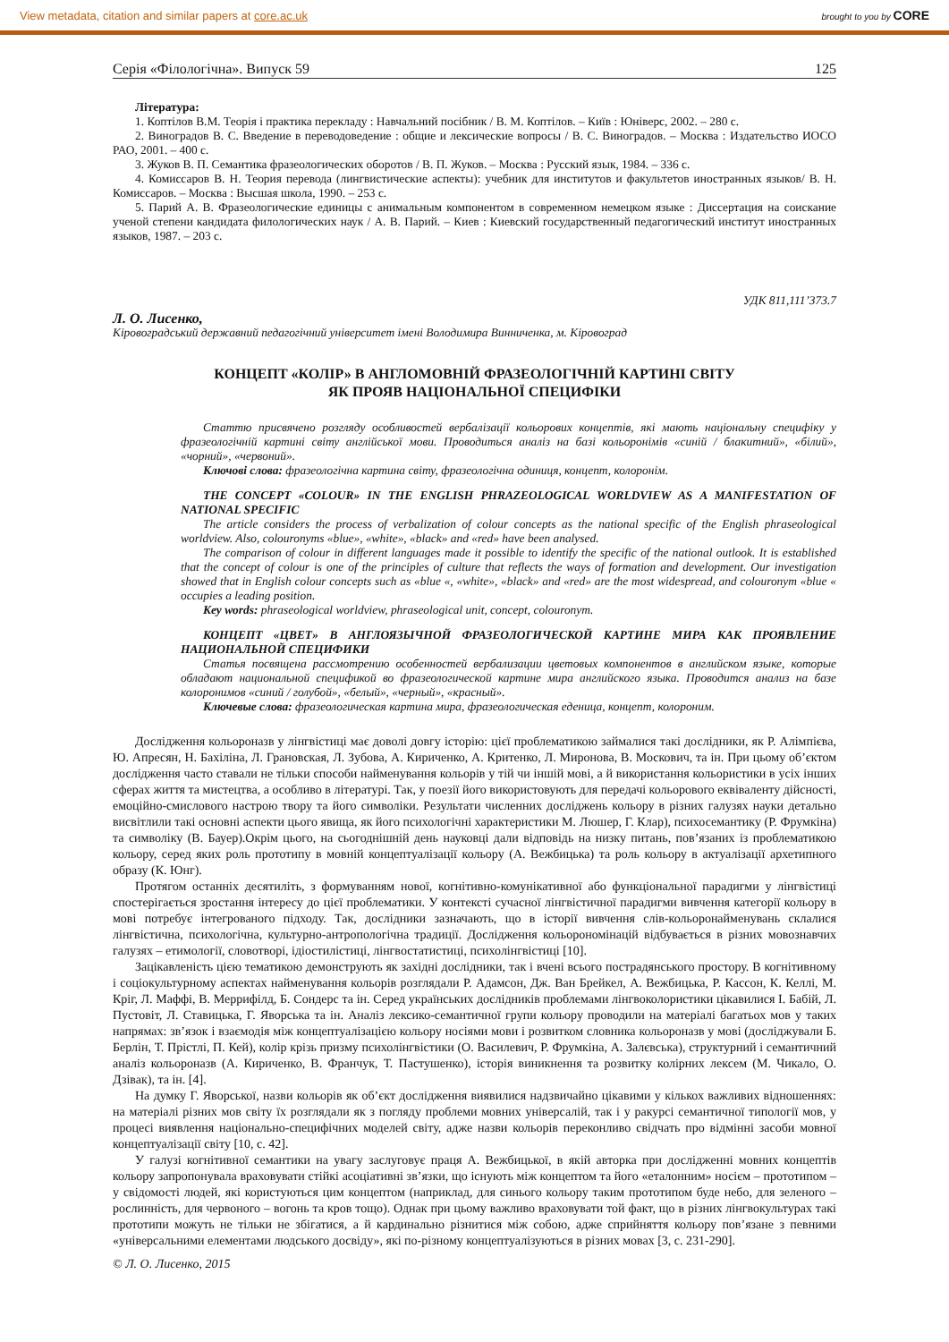View metadata, citation and similar papers at core.ac.uk brought to you by CORE
Серія «Філологічна». Випуск 59 125
Література:
1. Коптілов В.М. Теорія і практика перекладу : Навчальний посібник / В. М. Коптілов. – Київ : Юніверс, 2002. – 280 с.
2. Виноградов В. С. Введение в переводоведение : общие и лексические вопросы / В. С. Виноградов. – Москва : Издательство ИОСО РАО, 2001. – 400 с.
3. Жуков В. П. Семантика фразеологических оборотов / В. П. Жуков. – Москва : Русский язык, 1984. – 336 с.
4. Комиссаров В. Н. Теория перевода (лингвистические аспекты): учебник для институтов и факультетов иностранных языков/ В. Н. Комиссаров. – Москва : Высшая школа, 1990. – 253 с.
5. Парий А. В. Фразеологические единицы с анимальным компонентом в современном немецком языке : Диссертация на соискание ученой степени кандидата филологических наук / А. В. Парий. – Киев : Киевский государственный педагогический институт иностранных языков, 1987. – 203 с.
УДК 811,111’373.7
Л. О. Лисенко,
Кіровоградський державний педагогічний університет імені Володимира Винниченка, м. Кіровоград
КОНЦЕПТ «КОЛІР» В АНГЛОМОВНІЙ ФРАЗЕОЛОГІЧНІЙ КАРТИНІ СВІТУ
ЯК ПРОЯВ НАЦІОНАЛЬНОЇ СПЕЦИФІКИ
Статтю присвячено розгляду особливостей вербалізації кольорових концептів, які мають національну специфіку у фразеологічній картині світу англійської мови. Проводиться аналіз на базі кольоронімів «синій / блакитний», «білий», «чорний», «червоний».
Ключові слова: фразеологічна картина світу, фразеологічна одиниця, концепт, колоронім.
THE CONCEPT «COLOUR» IN THE ENGLISH PHRAZEOLOGICAL WORLDVIEW AS A MANIFESTATION OF NATIONAL SPECIFIC
The article considers the process of verbalization of colour concepts as the national specific of the English phraseological worldview. Also, colouronyms «blue», «white», «black» and «red» have been analysed.
The comparison of colour in different languages made it possible to identify the specific of the national outlook. It is established that the concept of colour is one of the principles of culture that reflects the ways of formation and development. Our investigation showed that in English colour concepts such as «blue «, «white», «black» and «red» are the most widespread, and colouronym «blue « occupies a leading position.
Key words: phraseological worldview, phraseological unit, concept, colouronym.
КОНЦЕПТ «ЦВЕТ» В АНГЛОЯЗЫЧНОЙ ФРАЗЕОЛОГИЧЕСКОЙ КАРТИНЕ МИРА КАК ПРОЯВЛЕНИЕ НАЦИОНАЛЬНОЙ СПЕЦИФИКИ
Статья посвящена рассмотрению особенностей вербализации цветовых компонентов в английском языке, которые обладают национальной спецификой во фразеологической картине мира английского языка. Проводится анализ на базе колоронимов «синий / голубой», «белый», «черный», «красный».
Ключевые слова: фразеологическая картина мира, фразеологическая еденица, концепт, колороним.
Дослідження кольороназв у лінгвістиці має доволі довгу історію: цієї проблематикою займалися такі дослідники, як Р. Алімпієва, Ю. Апресян, Н. Бахіліна, Л. Грановская, Л. Зубова, А. Кириченко, А. Критенко, Л. Миронова, В. Москович, та ін. При цьому об’єктом дослідження часто ставали не тільки способи найменування кольорів у тій чи іншій мові, а й використання кольористики в усіх інших сферах життя та мистецтва, а особливо в літературі. Так, у поезії його використовують для передачі кольорового еквіваленту дійсності, емоційно-смислового настрою твору та його символіки. Результати численних досліджень кольору в різних галузях науки детально висвітлили такі основні аспекти цього явища, як його психологічні характеристики М. Люшер, Г. Клар), психосемантику (Р. Фрумкіна) та символіку (В. Бауер).Окрім цього, на сьогоднішній день науковці дали відповідь на низку питань, пов’язаних із проблематикою кольору, серед яких роль прототипу в мовній концептуалізації кольору (А. Вежбицька) та роль кольору в актуалізації архетипного образу (К. Юнг).
Протягом останніх десятиліть, з формуванням нової, когнітивно-комунікативної або функціональної парадигми у лінгвістиці спостерігається зростання інтересу до цієї проблематики. У контексті сучасної лінгвістичної парадигми вивчення категорії кольору в мові потребує інтегрованого підходу. Так, дослідники зазначають, що в історії вивчення слів-кольоронайменувань склалися лінгвістична, психологічна, культурно-антропологічна традиції. Дослідження кольорономінацій відбувається в різних мовознавчих галузях – етимології, словотворі, ідіостилістиці, лінгвостатистиці, психолінгвістиці [10].
Зацікавленість цією тематикою демонструють як західні дослідники, так і вчені всього пострадянського простору. В когнітивному і соціокультурному аспектах найменування кольорів розглядали Р. Адамсон, Дж. Ван Брейкел, А. Вежбицька, Р. Кассон, К. Келлі, М. Кріг, Л. Маффі, В. Меррифілд, Б. Сондерс та ін. Серед українських дослідників проблемами лінгвоколористики цікавилися І. Бабій, Л. Пустовіт, Л. Ставицька, Г. Яворська та ін. Аналіз лексико-семантичної групи кольору проводили на матеріалі багатьох мов у таких напрямах: зв’язок і взаємодія між концептуалізацією кольору носіями мови і розвитком словника кольороназв у мові (досліджували Б. Берлін, Т. Прістлі, П. Кей), колір крізь призму психолінгвістики (О. Василевич, Р. Фрумкіна, А. Залєвська), структурний і семантичний аналіз кольороназв (А. Кириченко, В. Франчук, Т. Пастушенко), історія виникнення та розвитку колірних лексем (М. Чикало, О. Дзівак), та ін. [4].
На думку Г. Яворської, назви кольорів як об’єкт дослідження виявилися надзвичайно цікавими у кількох важливих відношеннях: на матеріалі різних мов світу їх розглядали як з погляду проблеми мовних універсалій, так і у ракурсі семантичної типології мов, у процесі виявлення національно-специфічних моделей світу, адже назви кольорів переконливо свідчать про відмінні засоби мовної концептуалізації світу [10, с. 42].
У галузі когнітивної семантики на увагу заслуговує праця А. Вежбицької, в якій авторка при дослідженні мовних концептів кольору запропонувала враховувати стійкі асоціативні зв’язки, що існують між концептом та його «еталонним» носієм – прототипом – у свідомості людей, які користуються цим концептом (наприклад, для синього кольору таким прототипом буде небо, для зеленого – рослинність, для червоного – вогонь та кров тощо). Однак при цьому важливо враховувати той факт, що в різних лінгвокультурах такі прототипи можуть не тільки не збігатися, а й кардинально різнитися між собою, адже сприйняття кольору пов’язане з певними «універсальними елементами людського досвіду», які по-різному концептуалізуються в різних мовах [3, с. 231-290].
© Л. О. Лисенко, 2015